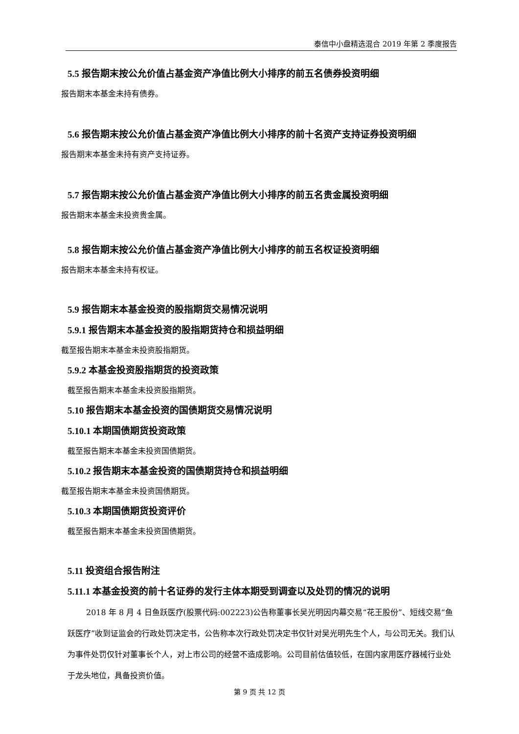泰信中小盘精选混合 2019 年第 2 季度报告
5.5 报告期末按公允价值占基金资产净值比例大小排序的前五名债券投资明细
报告期末本基金未持有债券。
5.6 报告期末按公允价值占基金资产净值比例大小排序的前十名资产支持证券投资明细
报告期末本基金未持有资产支持证券。
5.7 报告期末按公允价值占基金资产净值比例大小排序的前五名贵金属投资明细
报告期末本基金未投资贵金属。
5.8 报告期末按公允价值占基金资产净值比例大小排序的前五名权证投资明细
报告期末本基金未持有权证。
5.9 报告期末本基金投资的股指期货交易情况说明
5.9.1 报告期末本基金投资的股指期货持仓和损益明细
截至报告期末本基金未投资股指期货。
5.9.2 本基金投资股指期货的投资政策
截至报告期末本基金未投资股指期货。
5.10 报告期末本基金投资的国债期货交易情况说明
5.10.1 本期国债期货投资政策
截至报告期末本基金未投资国债期货。
5.10.2 报告期末本基金投资的国债期货持仓和损益明细
截至报告期末本基金未投资国债期货。
5.10.3 本期国债期货投资评价
截至报告期末本基金未投资国债期货。
5.11 投资组合报告附注
5.11.1 本基金投资的前十名证券的发行主体本期受到调查以及处罚的情况的说明
2018 年 8 月 4 日鱼跃医疗(股票代码:002223)公告称董事长吴光明因内幕交易“花王股份”、短线交易“鱼跃医疗”收到证监会的行政处罚决定书，公告称本次行政处罚决定书仅针对吴光明先生个人，与公司无关。我们认为事件处罚仅针对董事长个人，对上市公司的经营不造成影响。公司目前估值较低，在国内家用医疗器械行业处于龙头地位，具备投资价值。
第 9 页 共 12 页